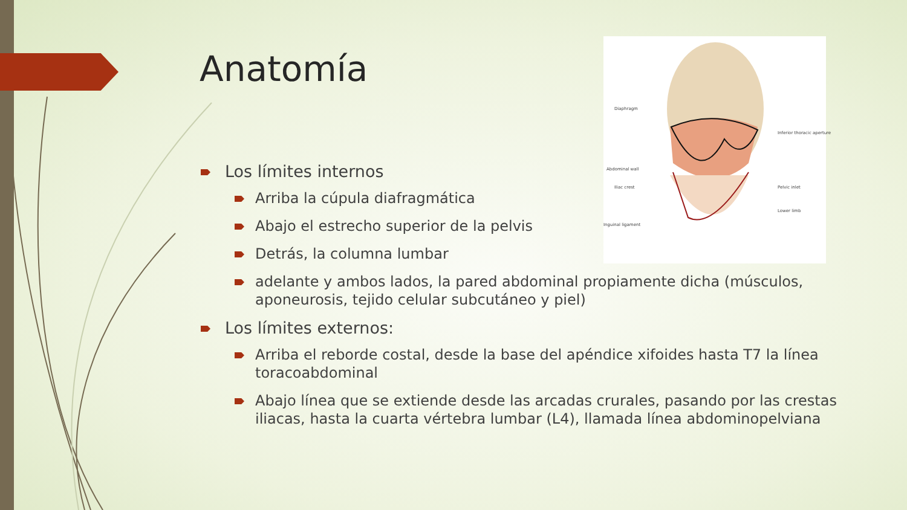Anatomía
Diaphragm
Inferior thoracic aperture
Abdominal wall
Iliac crest Pelvic inlet
Lower limb
Inguinal ligament
Los límites internos
Arriba la cúpula diafragmática
Abajo el estrecho superior de la pelvis
Detrás, la columna lumbar
adelante y ambos lados, la pared abdominal propiamente dicha (músculos, aponeurosis, tejido celular subcutáneo y piel)
Los límites externos:
Arriba el reborde costal, desde la base del apéndice xifoides hasta T7 la línea toracoabdominal
Abajo línea que se extiende desde las arcadas crurales, pasando por las crestas iliacas, hasta la cuarta vértebra lumbar (L4), llamada línea abdominopelviana